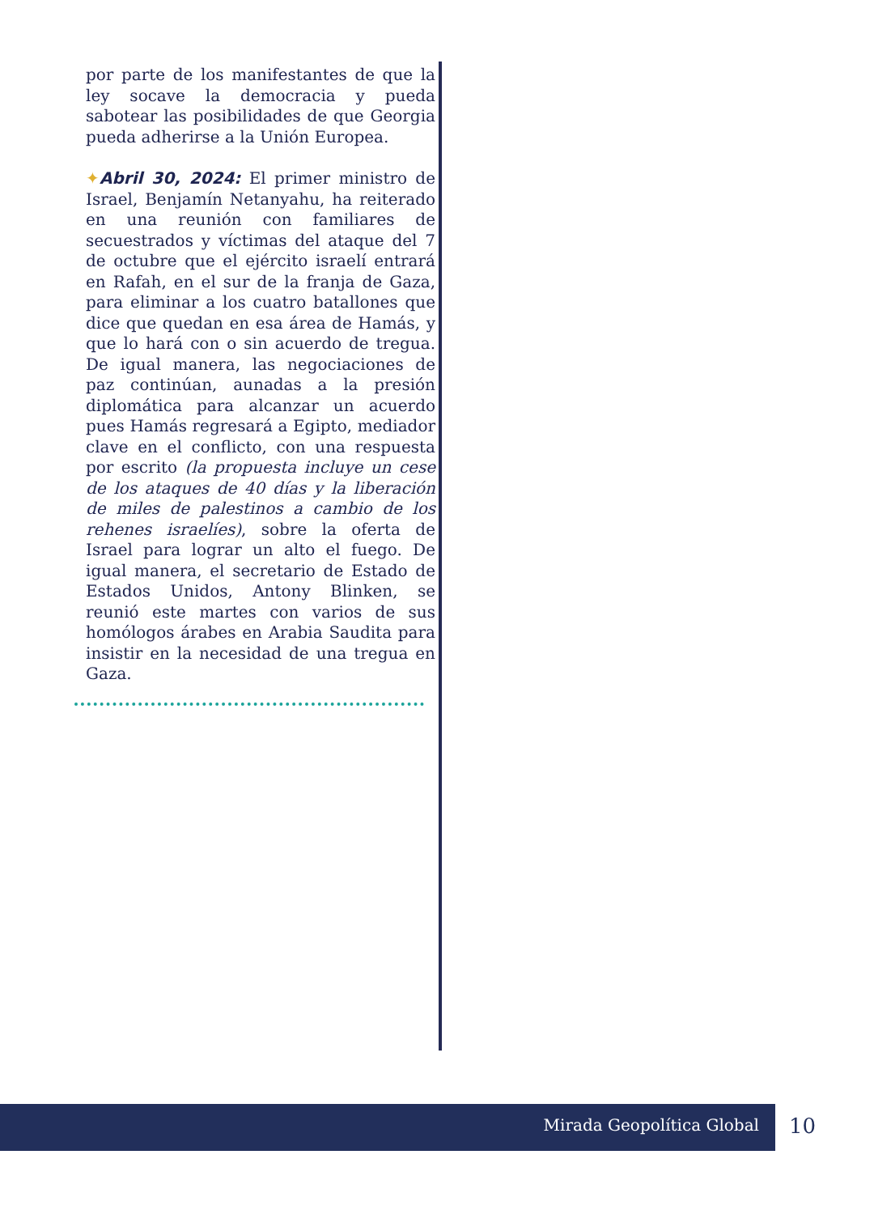por parte de los manifestantes de que la ley socave la democracia y pueda sabotear las posibilidades de que Georgia pueda adherirse a la Unión Europea.
✦Abril 30, 2024: El primer ministro de Israel, Benjamín Netanyahu, ha reiterado en una reunión con familiares de secuestrados y víctimas del ataque del 7 de octubre que el ejército israelí entrará en Rafah, en el sur de la franja de Gaza, para eliminar a los cuatro batallones que dice que quedan en esa área de Hamás, y que lo hará con o sin acuerdo de tregua. De igual manera, las negociaciones de paz continúan, aunadas a la presión diplomática para alcanzar un acuerdo pues Hamás regresará a Egipto, mediador clave en el conflicto, con una respuesta por escrito (la propuesta incluye un cese de los ataques de 40 días y la liberación de miles de palestinos a cambio de los rehenes israelíes), sobre la oferta de Israel para lograr un alto el fuego. De igual manera, el secretario de Estado de Estados Unidos, Antony Blinken, se reunió este martes con varios de sus homólogos árabes en Arabia Saudita para insistir en la necesidad de una tregua en Gaza.
Mirada Geopolítica Global
10